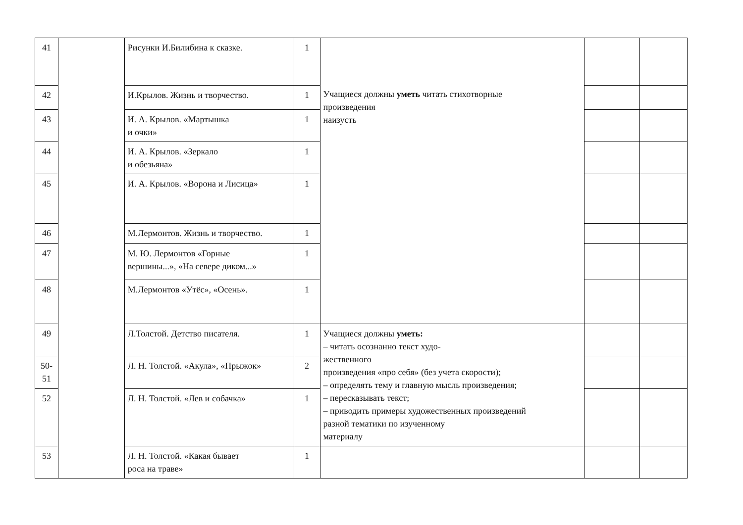| 41 | | Рисунки И.Билибина к сказке. | 1 | Учащиеся должны уметь читать стихотворные произведения наизусть | | |
| 42 | | И.Крылов. Жизнь и творчество. | 1 | | | |
| 43 | | И. А. Крылов. «Мартышка и очки» | 1 | | | |
| 44 | | И. А. Крылов. «Зеркало и обезьяна» | 1 | | | |
| 45 | | И. А. Крылов. «Ворона и Лисица» | 1 | | | |
| 46 | | М.Лермонтов. Жизнь и творчество. | 1 | | | |
| 47 | | М. Ю. Лермонтов «Горные вершины...», «На севере диком...» | 1 | | | |
| 48 | | М.Лермонтов «Утёс», «Осень». | 1 | | | |
| 49 | | Л.Толстой. Детство писателя. | 1 | Учащиеся должны уметь: – читать осознанно текст худо- жественного произведения «про себя» (без учета скорости); – определять тему и главную мысль произведения; – пересказывать текст; – приводить примеры художественных произведений разной тематики по изученному материалу | | |
| 50- 51 | | Л. Н. Толстой. «Акула», «Прыжок» | 2 | | | |
| 52 | | Л. Н. Толстой. «Лев и собачка» | 1 | | | |
| 53 | | Л. Н. Толстой. «Какая бывает роса на траве» | 1 | | | |